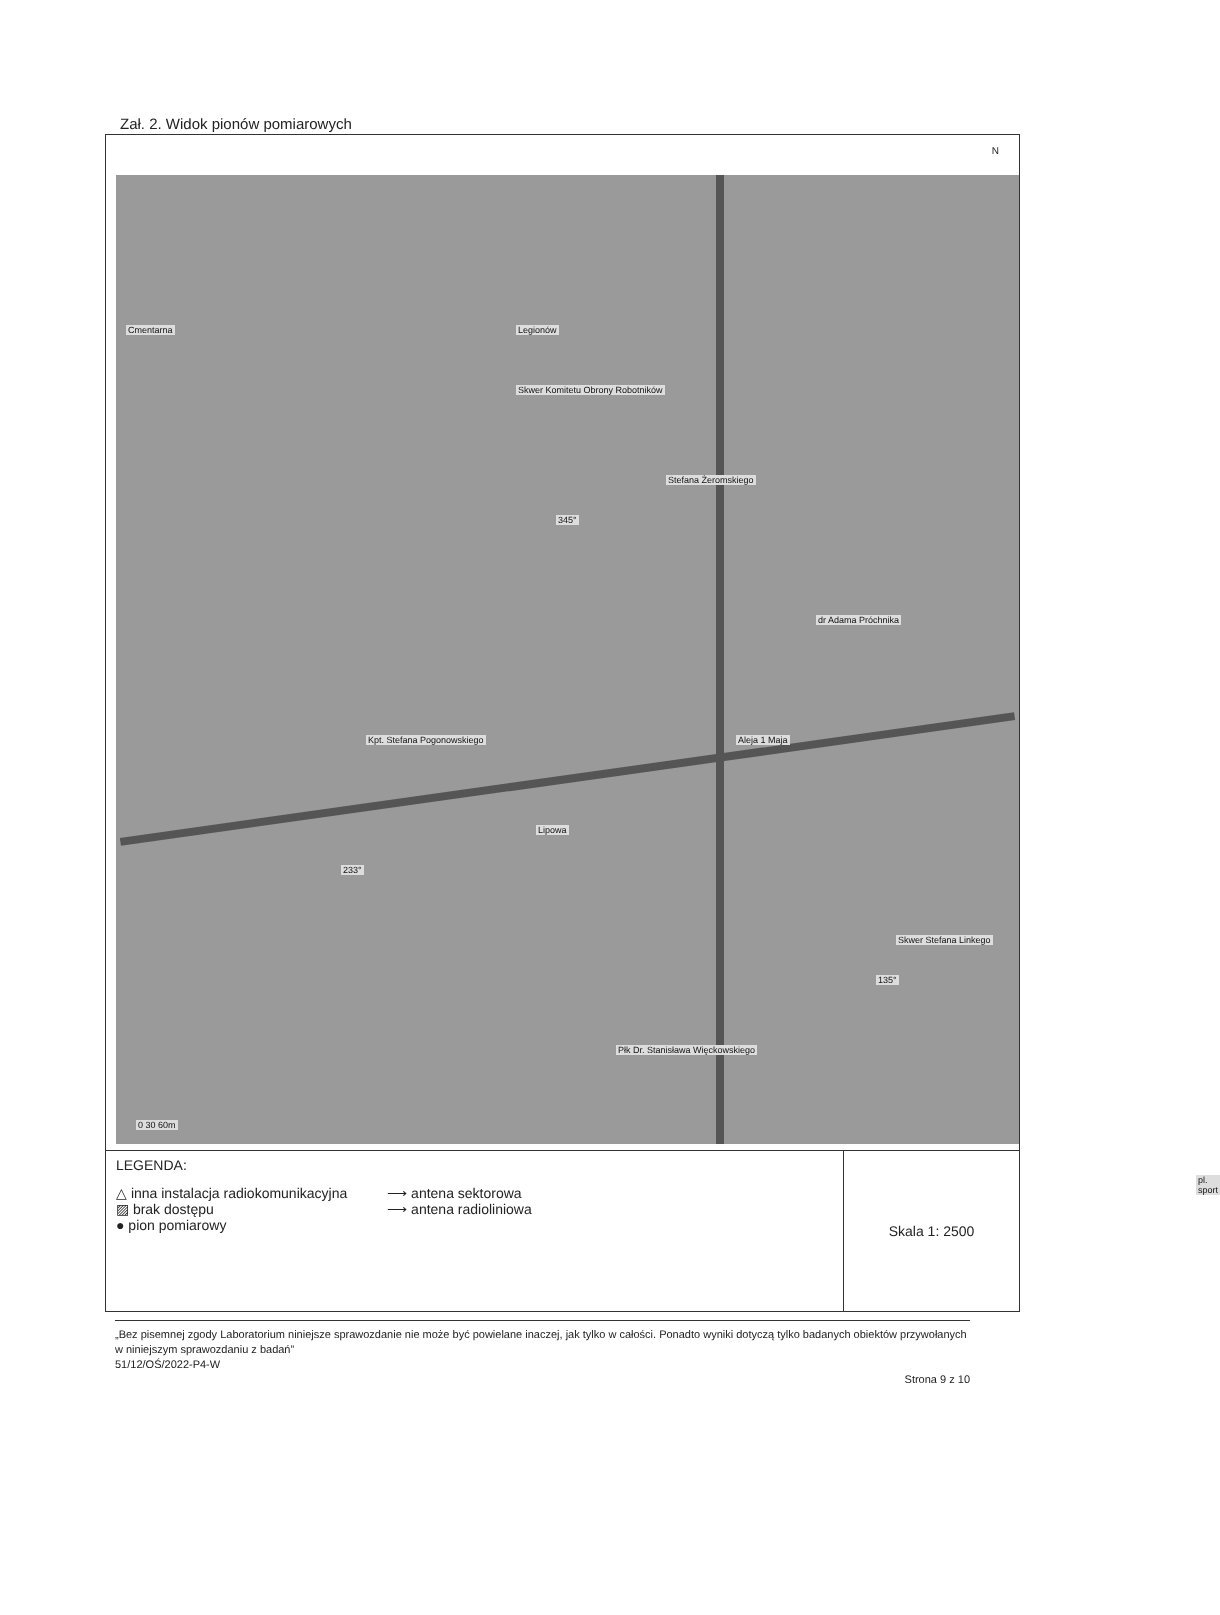Zał. 2. Widok pionów pomiarowych
N
Cmentarna Legionów
dr Adama Próchnika
Aleja 1 Maja
Stefana Żeromskiego
Lipowa
Kpt. Stefana Pogonowskiego
Płk Dr. Stanisława Więckowskiego
Skwer Komitetu Obrony Robotników
Skwer Stefana Linkego
345°
233°
135°
0 30 60m
pl. sport
LEGENDA:
△ inna instalacja radiokomunikacyjna
▨ brak dostępu
● pion pomiarowy
⟶ antena sektorowa
⟶ antena radioliniowa
Skala 1: 2500
„Bez pisemnej zgody Laboratorium niniejsze sprawozdanie nie może być powielane inaczej, jak tylko w całości. Ponadto wyniki dotyczą tylko badanych obiektów przywołanych w niniejszym sprawozdaniu z badań”
51/12/OŚ/2022-P4-W
Strona 9 z 10